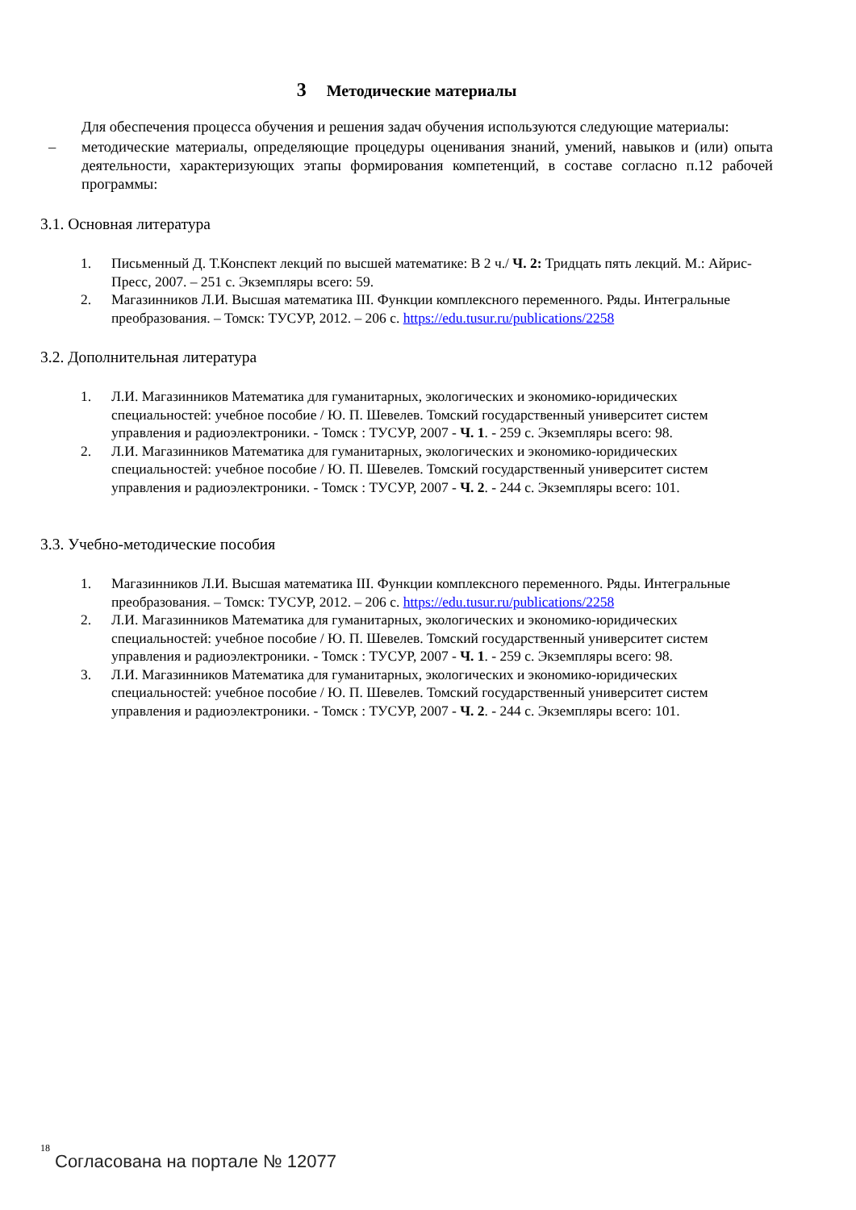3 Методические материалы
Для обеспечения процесса обучения и решения задач обучения используются следующие материалы:
– методические материалы, определяющие процедуры оценивания знаний, умений, навыков и (или) опыта деятельности, характеризующих этапы формирования компетенций, в составе согласно п.12 рабочей программы:
3.1. Основная литература
1. Письменный Д. Т.Конспект лекций по высшей математике: В 2 ч./ Ч. 2: Тридцать пять лекций. М.: Айрис-Пресс, 2007. – 251 с. Экземпляры всего: 59.
2. Магазинников Л.И. Высшая математика III. Функции комплексного переменного. Ряды. Интегральные преобразования. – Томск: ТУСУР, 2012. – 206 с. https://edu.tusur.ru/publications/2258
3.2. Дополнительная литература
1. Л.И. Магазинников Математика для гуманитарных, экологических и экономико-юридических специальностей: учебное пособие / Ю. П. Шевелев. Томский государственный университет систем управления и радиоэлектроники. - Томск : ТУСУР, 2007 - Ч. 1. - 259 с. Экземпляры всего: 98.
2. Л.И. Магазинников Математика для гуманитарных, экологических и экономико-юридических специальностей: учебное пособие / Ю. П. Шевелев. Томский государственный университет систем управления и радиоэлектроники. - Томск : ТУСУР, 2007 - Ч. 2. - 244 с. Экземпляры всего: 101.
3.3. Учебно-методические пособия
1. Магазинников Л.И. Высшая математика III. Функции комплексного переменного. Ряды. Интегральные преобразования. – Томск: ТУСУР, 2012. – 206 с. https://edu.tusur.ru/publications/2258
2. Л.И. Магазинников Математика для гуманитарных, экологических и экономико-юридических специальностей: учебное пособие / Ю. П. Шевелев. Томский государственный университет систем управления и радиоэлектроники. - Томск : ТУСУР, 2007 - Ч. 1. - 259 с. Экземпляры всего: 98.
3. Л.И. Магазинников Математика для гуманитарных, экологических и экономико-юридических специальностей: учебное пособие / Ю. П. Шевелев. Томский государственный университет систем управления и радиоэлектроники. - Томск : ТУСУР, 2007 - Ч. 2. - 244 с. Экземпляры всего: 101.
18
Согласована на портале № 12077